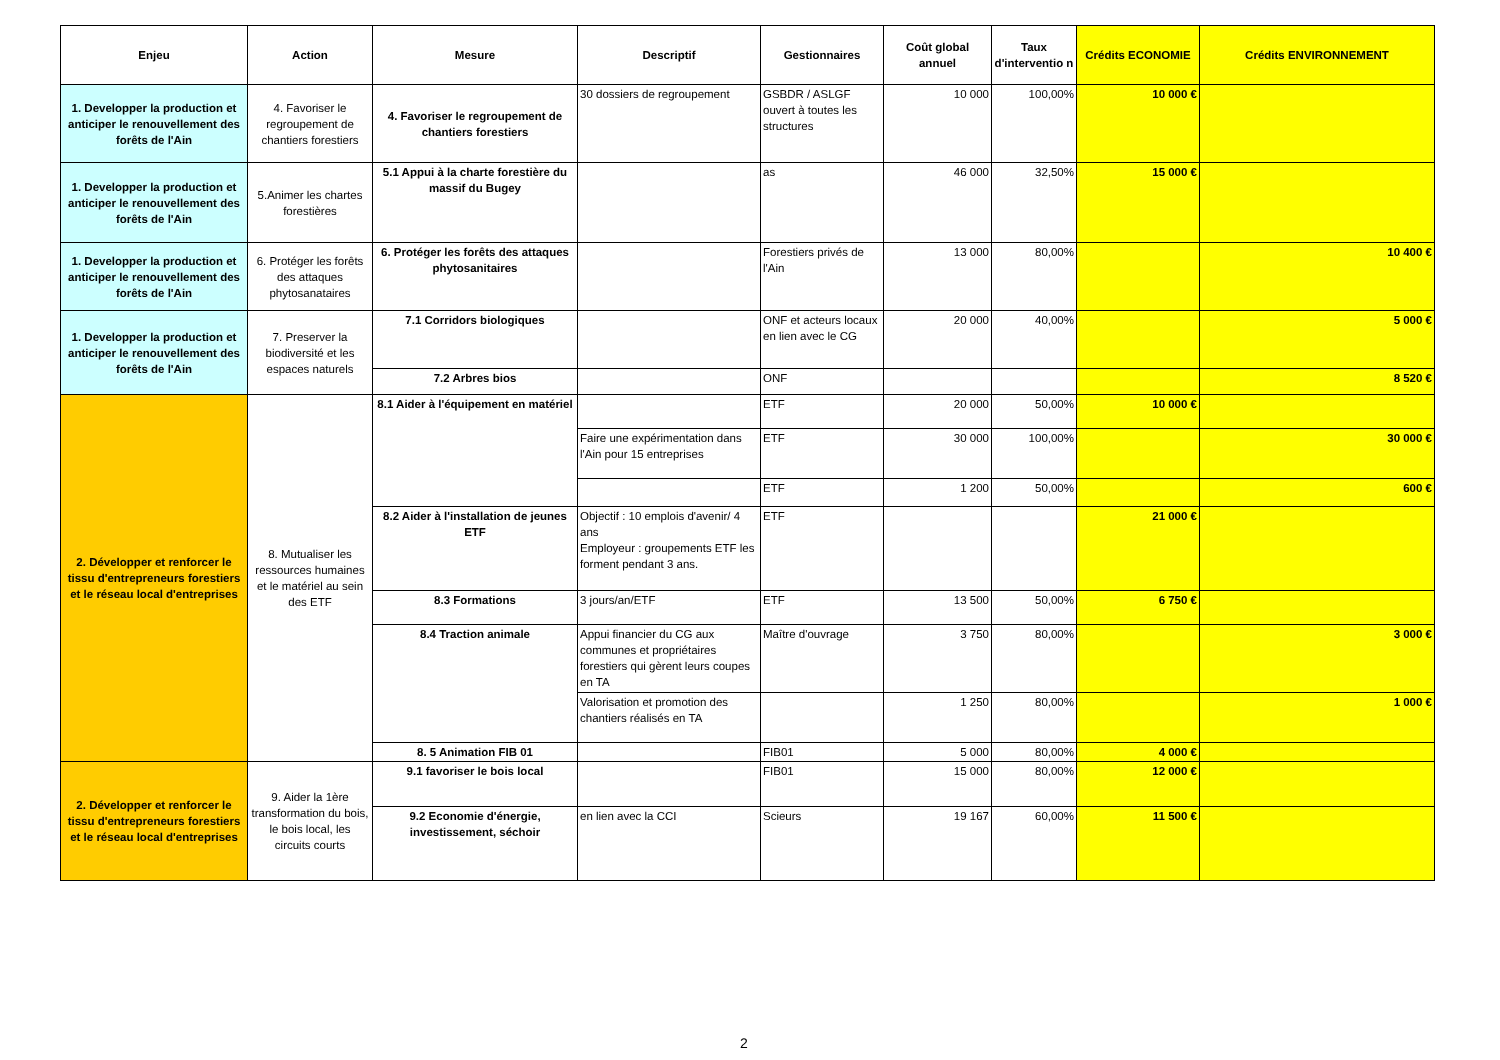| Enjeu | Action | Mesure | Descriptif | Gestionnaires | Coût global annuel | Taux d'interventio n | Crédits ECONOMIE | Crédits ENVIRONNEMENT |
| --- | --- | --- | --- | --- | --- | --- | --- | --- |
| 1. Developper la production et anticiper le renouvellement des forêts de l'Ain | 4. Favoriser le regroupement de chantiers forestiers | 4. Favoriser le regroupement de chantiers forestiers | 30 dossiers de regroupement | GSBDR / ASLGF ouvert à toutes les structures | 10 000 | 100,00% | 10 000 € | |
| 1. Developper la production et anticiper le renouvellement des forêts de l'Ain | 5.Animer les chartes forestières | 5.1 Appui à la charte forestière du massif du Bugey | | as | 46 000 | 32,50% | 15 000 € | |
| 1. Developper la production et anticiper le renouvellement des forêts de l'Ain | 6. Protéger les forêts des attaques phytosanataires | 6. Protéger les forêts des attaques phytosanitaires | | Forestiers privés de l'Ain | 13 000 | 80,00% | | 10 400 € |
| 1. Developper la production et anticiper le renouvellement des forêts de l'Ain | 7. Preserver la biodiversité et les espaces naturels | 7.1 Corridors biologiques | | ONF et acteurs locaux en lien avec le CG | 20 000 | 40,00% | | 5 000 € |
| | | 7.2 Arbres bios | | ONF | | | | 8 520 € |
| 2. Développer et renforcer le tissu d'entrepreneurs forestiers et le réseau local d'entreprises | 8. Mutualiser les ressources humaines et le matériel au sein des ETF | 8.1 Aider à l'équipement en matériel | | ETF | 20 000 | 50,00% | 10 000 € | |
| | | | Faire une expérimentation dans l'Ain pour 15 entreprises | ETF | 30 000 | 100,00% | | 30 000 € |
| | | | | ETF | 1 200 | 50,00% | | 600 € |
| | | 8.2 Aider à l'installation de jeunes ETF | Objectif : 10 emplois d'avenir/ 4 ans Employeur : groupements ETF les forment pendant 3 ans. | ETF | | | 21 000 € | |
| | | 8.3 Formations | 3 jours/an/ETF | ETF | 13 500 | 50,00% | 6 750 € | |
| | | 8.4 Traction animale | Appui financier du CG aux communes et propriétaires forestiers qui gèrent leurs coupes en TA | Maître d'ouvrage | 3 750 | 80,00% | | 3 000 € |
| | | | Valorisation et promotion des chantiers réalisés en TA | | 1 250 | 80,00% | | 1 000 € |
| | | 8. 5 Animation FIB 01 | | FIB01 | 5 000 | 80,00% | 4 000 € | |
| 2. Développer et renforcer le tissu d'entrepreneurs forestiers et le réseau local d'entreprises | 9. Aider la 1ère transformation du bois, le bois local, les circuits courts | 9.1 favoriser le bois local | | FIB01 | 15 000 | 80,00% | 12 000 € | |
| | | 9.2 Economie d'énergie, investissement, séchoir | en lien avec la CCI | Scieurs | 19 167 | 60,00% | 11 500 € | |
2